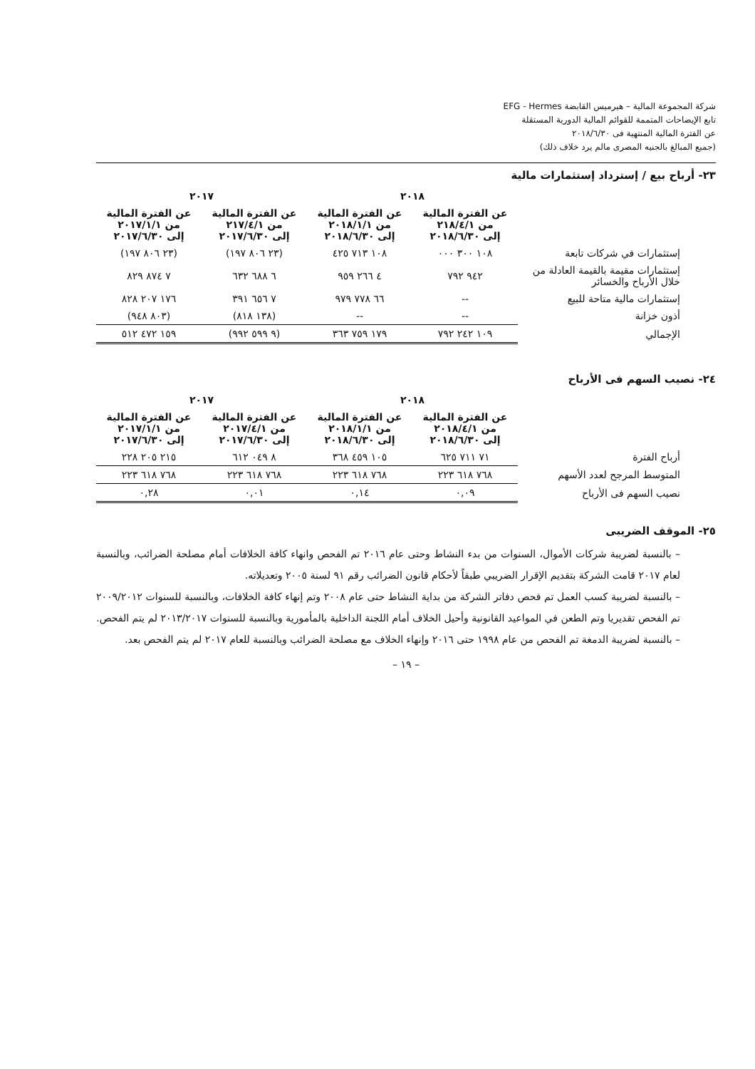شركة المجموعة المالية – هيرميس القابضة EFG - Hermes
تابع الإيضاحات المتممة للقوائم المالية الدورية المستقلة
عن الفترة المالية المنتهية فى ٢٠١٨/٦/٣٠
(جميع المبالغ بالجنيه المصرى مالم يرد خلاف ذلك)
٢٣- أرباح بيع / إسترداد إستثمارات مالية
| | ٢٠١٨ | | ٢٠١٧ | |
| | عن الفترة المالية من ٢١٨/٤/١ إلى ٢٠١٨/٦/٣٠ | عن الفترة المالية من ٢٠١٨/١/١ إلى ٢٠١٨/٦/٣٠ | عن الفترة المالية من ٢١٧/٤/١ إلى ٢٠١٧/٦/٣٠ | عن الفترة المالية من ٢٠١٧/١/١ إلى ٢٠١٧/٦/٣٠ |
| إستثمارات في شركات تابعة | ١٠٨ ٣٠٠ ٠٠٠ | ١٠٨ ٧١٣ ٤٢٥ | (٢٣ ٨٠٦ ١٩٧) | (٢٣ ٨٠٦ ١٩٧) |
| إستثمارات مقيمة بالقيمة العادلة من خلال الأرباح والخسائر | ٩٤٢ ٧٩٢ | ٤ ٢٦٦ ٩٥٩ | ٦ ٦٨٨ ٦٣٢ | ٧ ٨٧٤ ٨٢٩ |
| إستثمارات مالية متاحة للبيع | -- | ٦٦ ٧٧٨ ٩٧٩ | ٧ ٦٥٦ ٣٩١ | ١٧٦ ٢٠٧ ٨٢٨ |
| أذون خزانة | -- | -- | (١٣٨ ٨١٨) | (٨٠٣ ٩٤٨) |
| الإجمالي | ١٠٩ ٢٤٢ ٧٩٢ | ١٧٩ ٧٥٩ ٣٦٣ | (٩ ٥٩٩ ٩٩٢) | ١٥٩ ٤٧٢ ٥١٢ |
٢٤- نصيب السهم فى الأرباح
| | ٢٠١٨ | | ٢٠١٧ | |
| | عن الفترة المالية من ٢٠١٨/٤/١ إلى ٢٠١٨/٦/٣٠ | عن الفترة المالية من ٢٠١٨/١/١ إلى ٢٠١٨/٦/٣٠ | عن الفترة المالية من ٢٠١٧/٤/١ إلى ٢٠١٧/٦/٣٠ | عن الفترة المالية من ٢٠١٧/١/١ إلى ٢٠١٧/٦/٣٠ |
| أرباح الفترة | ٧١ ٧١١ ٦٢٥ | ١٠٥ ٤٥٩ ٣٦٨ | ٨ ٠٤٩ ٦١٢ | ٢١٥ ٢٠٥ ٢٢٨ |
| المتوسط المرجح لعدد الأسهم | ٧٦٨ ٦١٨ ٢٢٣ | ٧٦٨ ٦١٨ ٢٢٣ | ٧٦٨ ٦١٨ ٢٢٣ | ٧٦٨ ٦١٨ ٢٢٣ |
| نصيب السهم فى الأرباح | ٠,٠٩ | ٠,١٤ | ٠,٠١ | ٠,٢٨ |
٢٥- الموقف الضريبى
– بالنسبة لضريبة شركات الأموال، السنوات من بدء النشاط وحتى عام ٢٠١٦ تم الفحص وانهاء كافة الخلافات أمام مصلحة الضرائب، وبالنسبة لعام ٢٠١٧ قامت الشركة بتقديم الإقرار الضريبي طبقاً لأحكام قانون الضرائب رقم ٩١ لسنة ٢٠٠٥ وتعديلاته.
– بالنسبة لضريبة كسب العمل تم فحص دفاتر الشركة من بداية النشاط حتى عام ٢٠٠٨ وتم إنهاء كافة الخلافات، وبالنسبة للسنوات ٢٠٠٩/٢٠١٢ تم الفحص تقديريا وتم الطعن في المواعيد القانونية وأحيل الخلاف أمام اللجنة الداخلية بالمأمورية وبالنسبة للسنوات ٢٠١٣/٢٠١٧ لم يتم الفحص.
– بالنسبة لضريبة الدمغة تم الفحص من عام ١٩٩٨ حتى ٢٠١٦ وإنهاء الخلاف مع مصلحة الضرائب وبالنسبة للعام ٢٠١٧ لم يتم الفحص بعد.
– ١٩ –